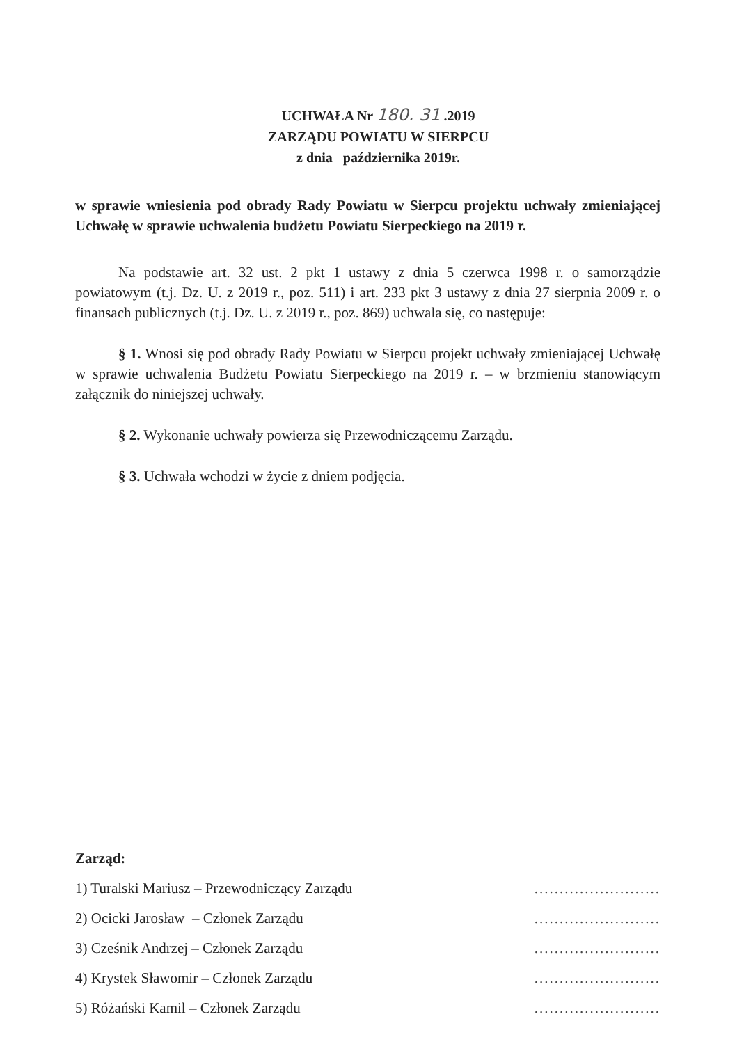UCHWAŁA Nr 180. 31 .2019
ZARZĄDU POWIATU W SIERPCU
z dnia października 2019r.
w sprawie wniesienia pod obrady Rady Powiatu w Sierpcu projektu uchwały zmieniającej Uchwałę w sprawie uchwalenia budżetu Powiatu Sierpeckiego na 2019 r.
Na podstawie art. 32 ust. 2 pkt 1 ustawy z dnia 5 czerwca 1998 r. o samorządzie powiatowym (t.j. Dz. U. z 2019 r., poz. 511) i art. 233 pkt 3 ustawy z dnia 27 sierpnia 2009 r. o finansach publicznych (t.j. Dz. U. z 2019 r., poz. 869) uchwala się, co następuje:
§ 1. Wnosi się pod obrady Rady Powiatu w Sierpcu projekt uchwały zmieniającej Uchwałę w sprawie uchwalenia Budżetu Powiatu Sierpeckiego na 2019 r. – w brzmieniu stanowiącym załącznik do niniejszej uchwały.
§ 2. Wykonanie uchwały powierza się Przewodniczącemu Zarządu.
§ 3. Uchwała wchodzi w życie z dniem podjęcia.
Zarząd:
1) Turalski Mariusz – Przewodniczący Zarządu.........................
2) Ocicki Jarosław – Członek Zarządu.........................
3) Cześnik Andrzej – Członek Zarządu.........................
4) Krystek Sławomir – Członek Zarządu.........................
5) Różański Kamil – Członek Zarządu.........................